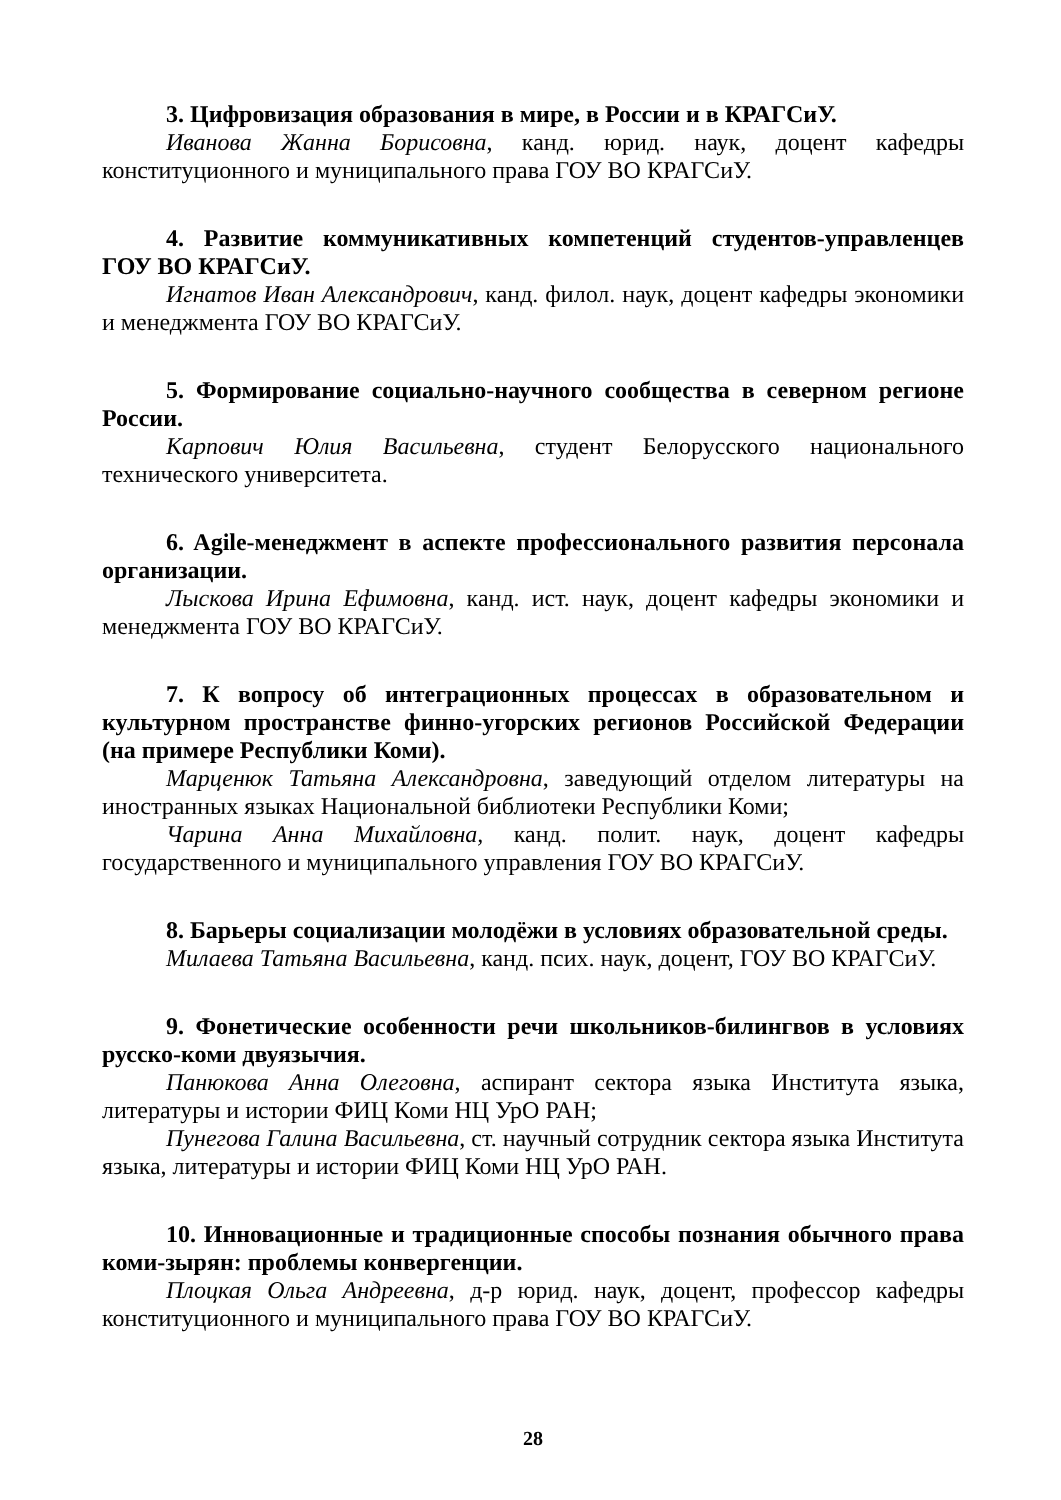3. Цифровизация образования в мире, в России и в КРАГСиУ.
Иванова Жанна Борисовна, канд. юрид. наук, доцент кафедры конституционного и муниципального права ГОУ ВО КРАГСиУ.
4. Развитие коммуникативных компетенций студентов-управленцев ГОУ ВО КРАГСиУ.
Игнатов Иван Александрович, канд. филол. наук, доцент кафедры экономики и менеджмента ГОУ ВО КРАГСиУ.
5. Формирование социально-научного сообщества в северном регионе России.
Карпович Юлия Васильевна, студент Белорусского национального технического университета.
6. Agile-менеджмент в аспекте профессионального развития персонала организации.
Лыскова Ирина Ефимовна, канд. ист. наук, доцент кафедры экономики и менеджмента ГОУ ВО КРАГСиУ.
7. К вопросу об интеграционных процессах в образовательном и культурном пространстве финно-угорских регионов Российской Федерации (на примере Республики Коми).
Марценюк Татьяна Александровна, заведующий отделом литературы на иностранных языках Национальной библиотеки Республики Коми;
Чарина Анна Михайловна, канд. полит. наук, доцент кафедры государственного и муниципального управления ГОУ ВО КРАГСиУ.
8. Барьеры социализации молодёжи в условиях образовательной среды.
Милаева Татьяна Васильевна, канд. псих. наук, доцент, ГОУ ВО КРАГСиУ.
9. Фонетические особенности речи школьников-билингвов в условиях русско-коми двуязычия.
Панюкова Анна Олеговна, аспирант сектора языка Института языка, литературы и истории ФИЦ Коми НЦ УрО РАН;
Пунегова Галина Васильевна, ст. научный сотрудник сектора языка Института языка, литературы и истории ФИЦ Коми НЦ УрО РАН.
10. Инновационные и традиционные способы познания обычного права коми-зырян: проблемы конвергенции.
Плоцкая Ольга Андреевна, д-р юрид. наук, доцент, профессор кафедры конституционного и муниципального права ГОУ ВО КРАГСиУ.
28